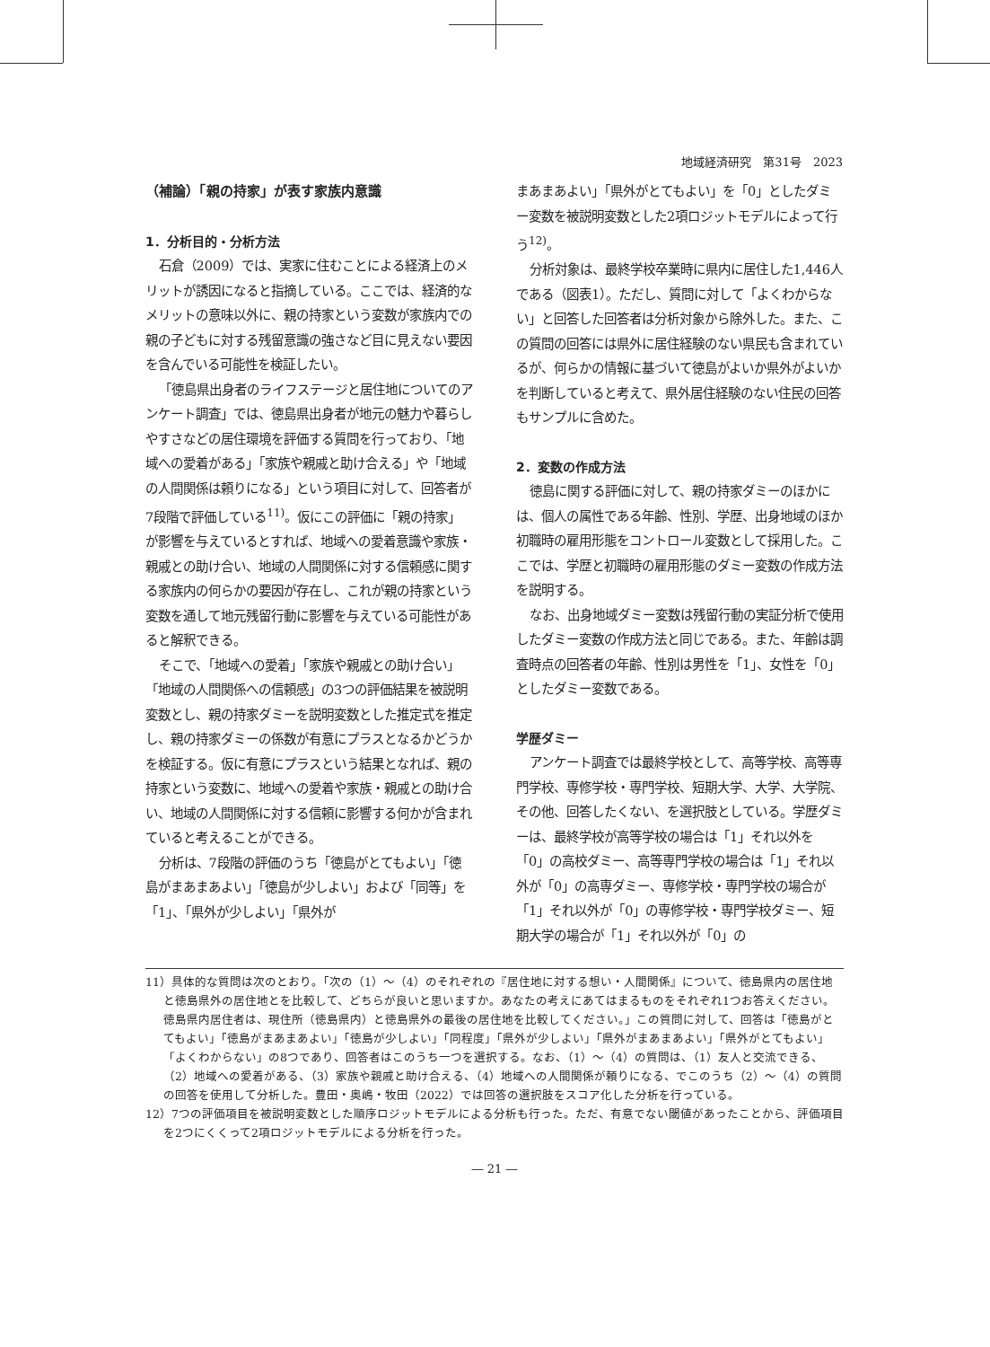地域経済研究　第31号　2023
（補論）「親の持家」が表す家族内意識
1．分析目的・分析方法
石倉（2009）では、実家に住むことによる経済上のメリットが誘因になると指摘している。ここでは、経済的なメリットの意味以外に、親の持家という変数が家族内での親の子どもに対する残留意識の強さなど目に見えない要因を含んでいる可能性を検証したい。
「徳島県出身者のライフステージと居住地についてのアンケート調査」では、徳島県出身者が地元の魅力や暮らしやすさなどの居住環境を評価する質問を行っており、「地域への愛着がある」「家族や親戚と助け合える」や「地域の人間関係は頼りになる」という項目に対して、回答者が7段階で評価している<sup>11)</sup>。仮にこの評価に「親の持家」が影響を与えているとすれば、地域への愛着意識や家族・親戚との助け合い、地域の人間関係に対する信頼感に関する家族内の何らかの要因が存在し、これが親の持家という変数を通して地元残留行動に影響を与えている可能性があると解釈できる。
そこで、「地域への愛着」「家族や親戚との助け合い」「地域の人間関係への信頼感」の3つの評価結果を被説明変数とし、親の持家ダミーを説明変数とした推定式を推定し、親の持家ダミーの係数が有意にプラスとなるかどうかを検証する。仮に有意にプラスという結果となれば、親の持家という変数に、地域への愛着や家族・親戚との助け合い、地域の人間関係に対する信頼に影響する何かが含まれていると考えることができる。
分析は、7段階の評価のうち「徳島がとてもよい」「徳島がまあまあよい」「徳島が少しよい」および「同等」を「1」、「県外が少しよい」「県外が
まあまあよい」「県外がとてもよい」を「0」としたダミー変数を被説明変数とした2項ロジットモデルによって行う<sup>12)</sup>。
分析対象は、最終学校卒業時に県内に居住した1,446人である（図表1）。ただし、質問に対して「よくわからない」と回答した回答者は分析対象から除外した。また、この質問の回答には県外に居住経験のない県民も含まれているが、何らかの情報に基づいて徳島がよいか県外がよいかを判断していると考えて、県外居住経験のない住民の回答もサンプルに含めた。
2．変数の作成方法
徳島に関する評価に対して、親の持家ダミーのほかには、個人の属性である年齢、性別、学歴、出身地域のほか初職時の雇用形態をコントロール変数として採用した。ここでは、学歴と初職時の雇用形態のダミー変数の作成方法を説明する。
なお、出身地域ダミー変数は残留行動の実証分析で使用したダミー変数の作成方法と同じである。また、年齢は調査時点の回答者の年齢、性別は男性を「1」、女性を「0」としたダミー変数である。
学歴ダミー
アンケート調査では最終学校として、高等学校、高等専門学校、専修学校・専門学校、短期大学、大学、大学院、その他、回答したくない、を選択肢としている。学歴ダミーは、最終学校が高等学校の場合は「1」それ以外を「0」の高校ダミー、高等専門学校の場合は「1」それ以外が「0」の高専ダミー、専修学校・専門学校の場合が「1」それ以外が「0」の専修学校・専門学校ダミー、短期大学の場合が「1」それ以外が「0」の
11）具体的な質問は次のとおり。「次の（1）～（4）のそれぞれの『居住地に対する想い・人間関係』について、徳島県内の居住地と徳島県外の居住地とを比較して、どちらが良いと思いますか。あなたの考えにあてはまるものをそれぞれ1つお答えください。徳島県内居住者は、現住所（徳島県内）と徳島県外の最後の居住地を比較してください。」この質問に対して、回答は「徳島がとてもよい」「徳島がまあまあよい」「徳島が少しよい」「同程度」「県外が少しよい」「県外がまあまあよい」「県外がとてもよい」「よくわからない」の8つであり、回答者はこのうち一つを選択する。なお、（1）～（4）の質問は、（1）友人と交流できる、（2）地域への愛着がある、（3）家族や親戚と助け合える、（4）地域への人間関係が頼りになる、でこのうち（2）～（4）の質問の回答を使用して分析した。豊田・奥嶋・牧田（2022）では回答の選択肢をスコア化した分析を行っている。
12）7つの評価項目を被説明変数とした順序ロジットモデルによる分析も行った。ただ、有意でない閾値があったことから、評価項目を2つにくくって2項ロジットモデルによる分析を行った。
― 21 ―